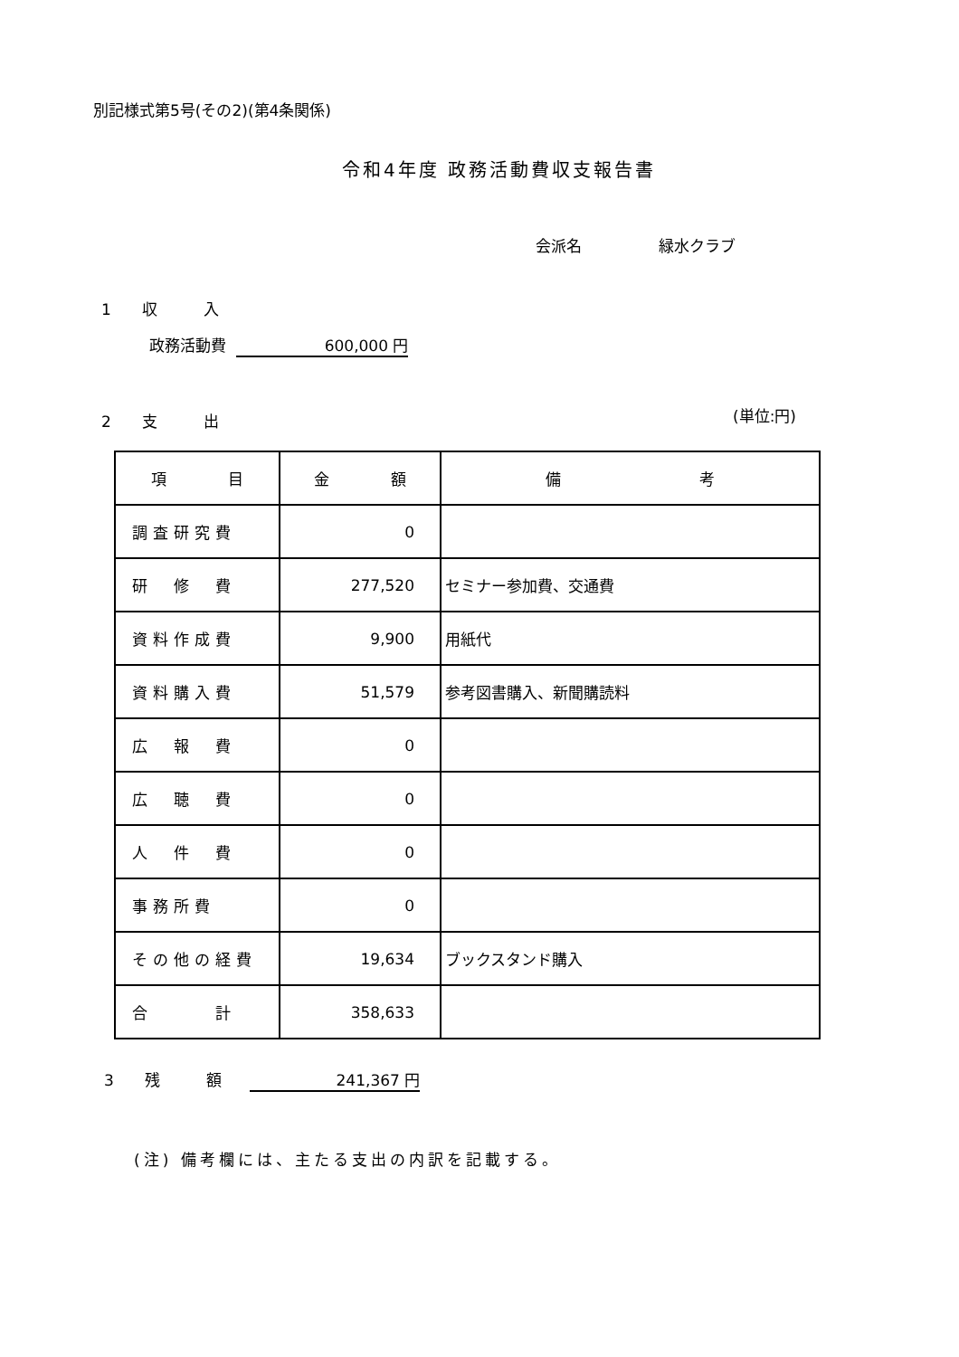別記様式第5号(その2)(第4条関係)
令和4年度 政務活動費収支報告書
会派名　　　　　緑水クラブ
1　　収　　　入
政務活動費 600,000 円
2　　支　　　出 (単位:円)
| 項 目 | 金 額 | 備 考 |
| 調査研究費 | 0 | |
| 研 修 費 | 277,520 | セミナー参加費、交通費 |
| 資料作成費 | 9,900 | 用紙代 |
| 資料購入費 | 51,579 | 参考図書購入、新聞購読料 |
| 広 報 費 | 0 | |
| 広 聴 費 | 0 | |
| 人 件 費 | 0 | |
| 事務所費 | 0 | |
| その他の経費 | 19,634 | ブックスタンド購入 |
| 合 計 | 358,633 | |
3　　残　　　額 241,367 円
(注) 備考欄には、主たる支出の内訳を記載する。